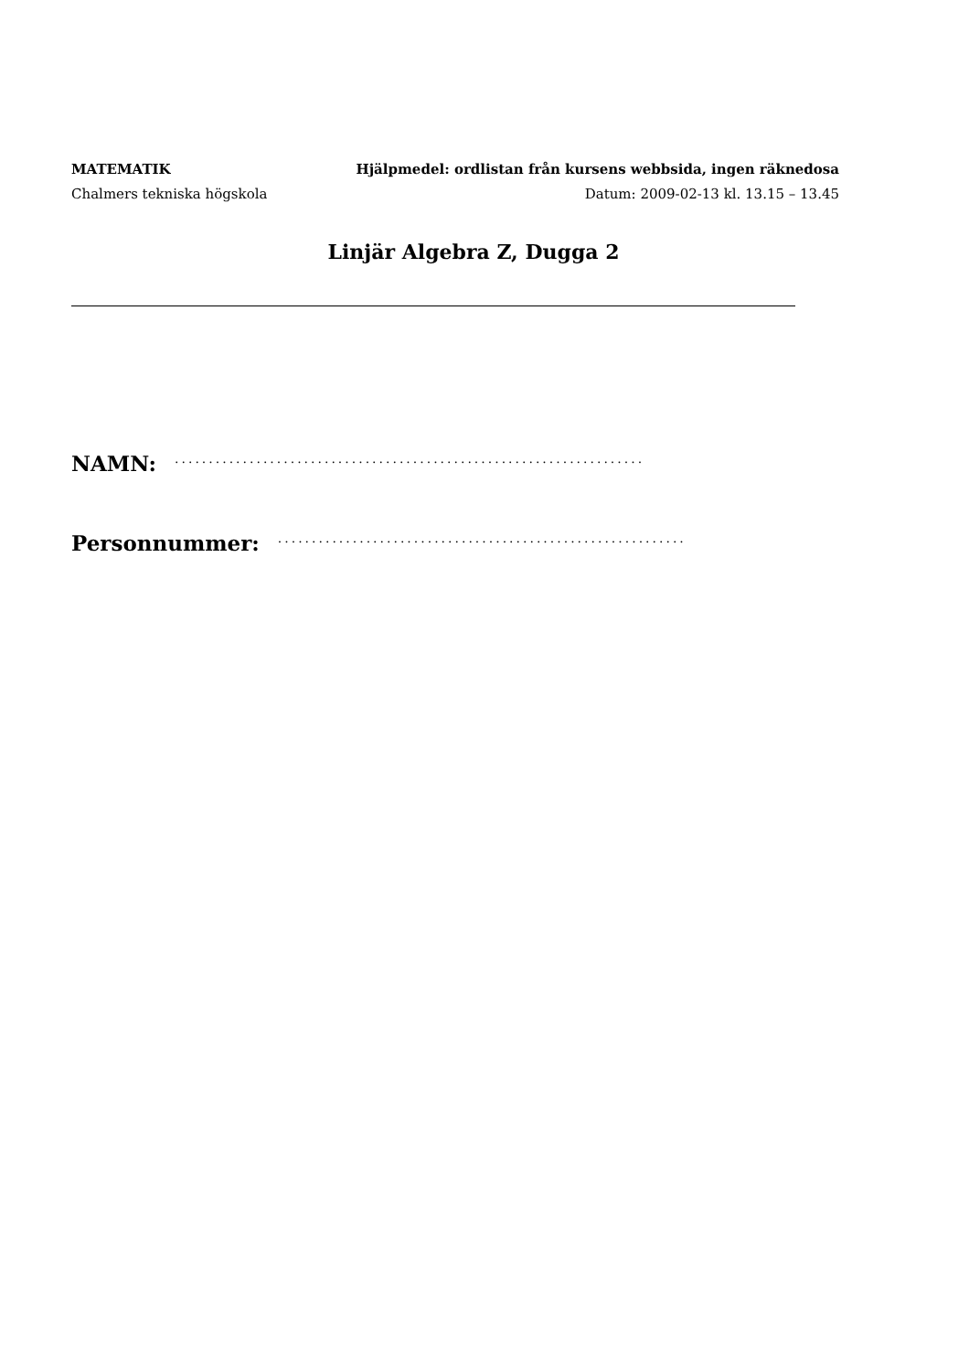MATEMATIK Hjälpmedel: ordlistan från kursens webbsida, ingen räknedosa
Chalmers tekniska högskola Datum: 2009-02-13 kl. 13.15 – 13.45
Linjär Algebra Z, Dugga 2
NAMN: .....................................................................
Personnummer: ............................................................